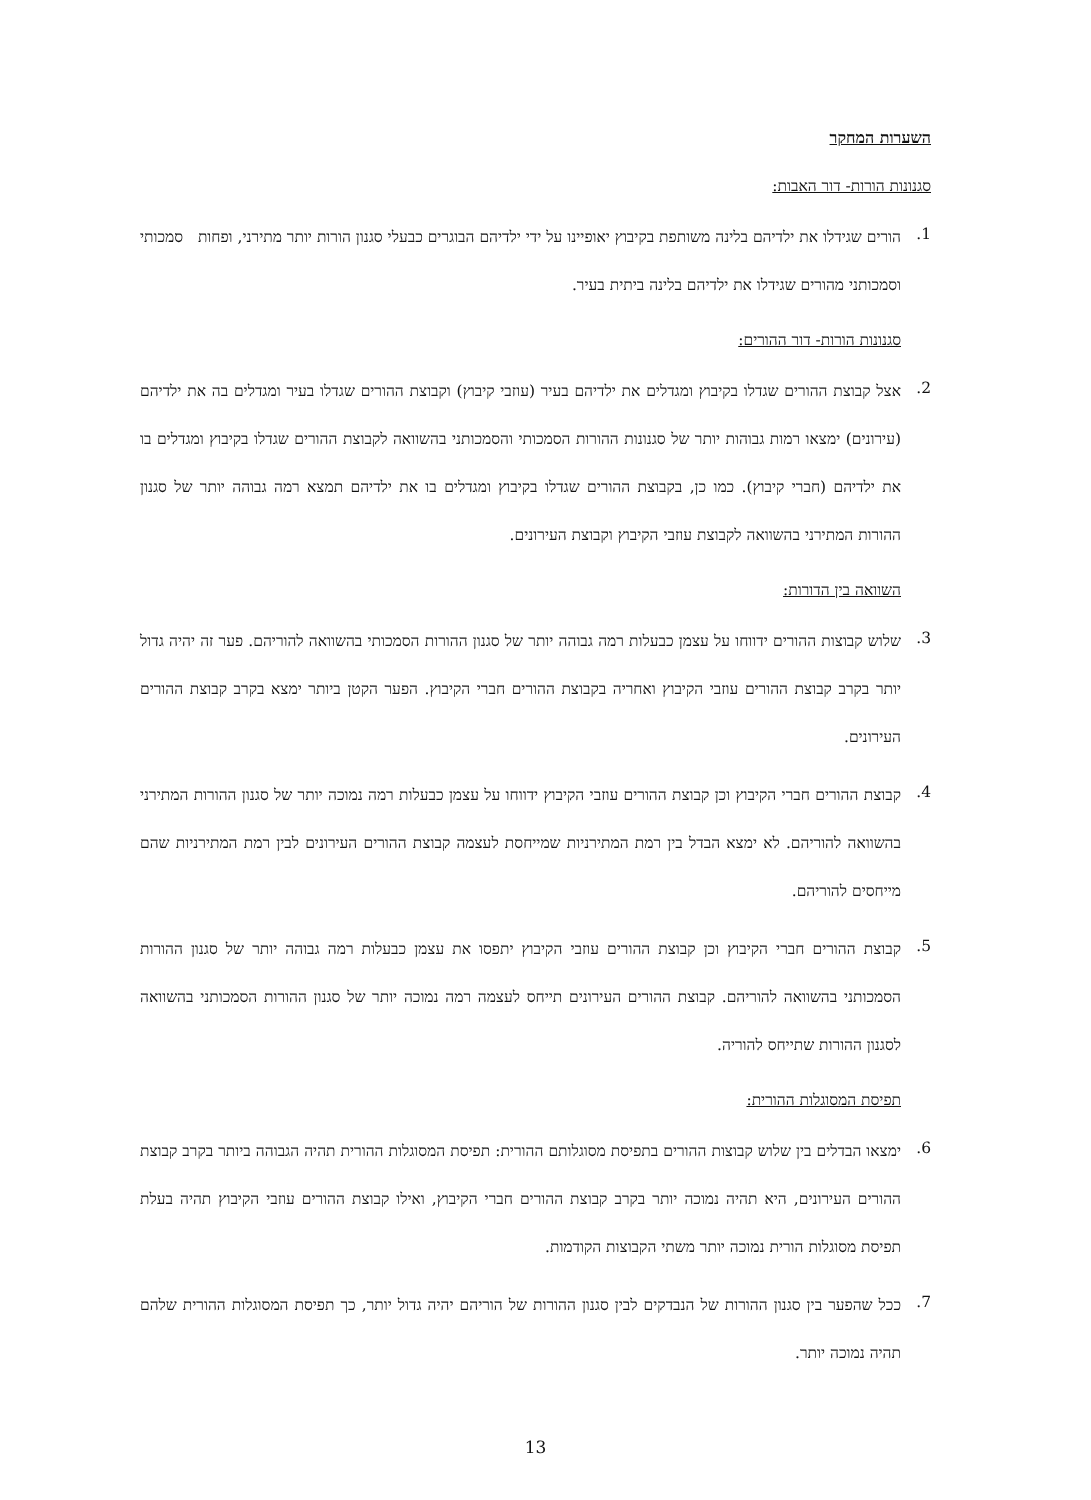השערות המחקר
סגנונות הורות- דור האבות:
1. הורים שגידלו את ילדיהם בלינה משותפת בקיבוץ יאופיינו על ידי ילדיהם הבוגרים כבעלי סגנון הורות יותר מתירני, ופחות סמכותי וסמכותני מהורים שגידלו את ילדיהם בלינה ביתית בעיר.
סגנונות הורות- דור ההורים:
2. אצל קבוצת ההורים שגדלו בקיבוץ ומגדלים את ילדיהם בעיר (עוזבי קיבוץ) וקבוצת ההורים שגדלו בעיר ומגדלים בה את ילדיהם (עירונים) ימצאו רמות גבוהות יותר של סגנונות ההורות הסמכותי והסמכותני בהשוואה לקבוצת ההורים שגדלו בקיבוץ ומגדלים בו את ילדיהם (חברי קיבוץ). כמו כן, בקבוצת ההורים שגדלו בקיבוץ ומגדלים בו את ילדיהם תמצא רמה גבוהה יותר של סגנון ההורות המתירני בהשוואה לקבוצת עוזבי הקיבוץ וקבוצת העירונים.
השוואה בין הדורות:
3. שלוש קבוצות ההורים ידווחו על עצמן כבעלות רמה גבוהה יותר של סגנון ההורות הסמכותי בהשוואה להוריהם. פער זה יהיה גדול יותר בקרב קבוצת ההורים עוזבי הקיבוץ ואחריה בקבוצת ההורים חברי הקיבוץ. הפער הקטן ביותר ימצא בקרב קבוצת ההורים העירונים.
4. קבוצת ההורים חברי הקיבוץ וכן קבוצת ההורים עוזבי הקיבוץ ידווחו על עצמן כבעלות רמה נמוכה יותר של סגנון ההורות המתירני בהשוואה להוריהם. לא ימצא הבדל בין רמת המתירניות שמייחסת לעצמה קבוצת ההורים העירונים לבין רמת המתירניות שהם מייחסים להוריהם.
5. קבוצת ההורים חברי הקיבוץ וכן קבוצת ההורים עוזבי הקיבוץ יתפסו את עצמן כבעלות רמה גבוהה יותר של סגנון ההורות הסמכותני בהשוואה להוריהם. קבוצת ההורים העירונים תייחס לעצמה רמה נמוכה יותר של סגנון ההורות הסמכותני בהשוואה לסגנון ההורות שתייחס להוריה.
תפיסת המסוגלות ההורית:
6. ימצאו הבדלים בין שלוש קבוצות ההורים בתפיסת מסוגלותם ההורית: תפיסת המסוגלות ההורית תהיה הגבוהה ביותר בקרב קבוצת ההורים העירונים, היא תהיה נמוכה יותר בקרב קבוצת ההורים חברי הקיבוץ, ואילו קבוצת ההורים עוזבי הקיבוץ תהיה בעלת תפיסת מסוגלות הורית נמוכה יותר משתי הקבוצות הקודמות.
7. ככל שהפער בין סגנון ההורות של הנבדקים לבין סגנון ההורות של הוריהם יהיה גדול יותר, כך תפיסת המסוגלות ההורית שלהם תהיה נמוכה יותר.
13